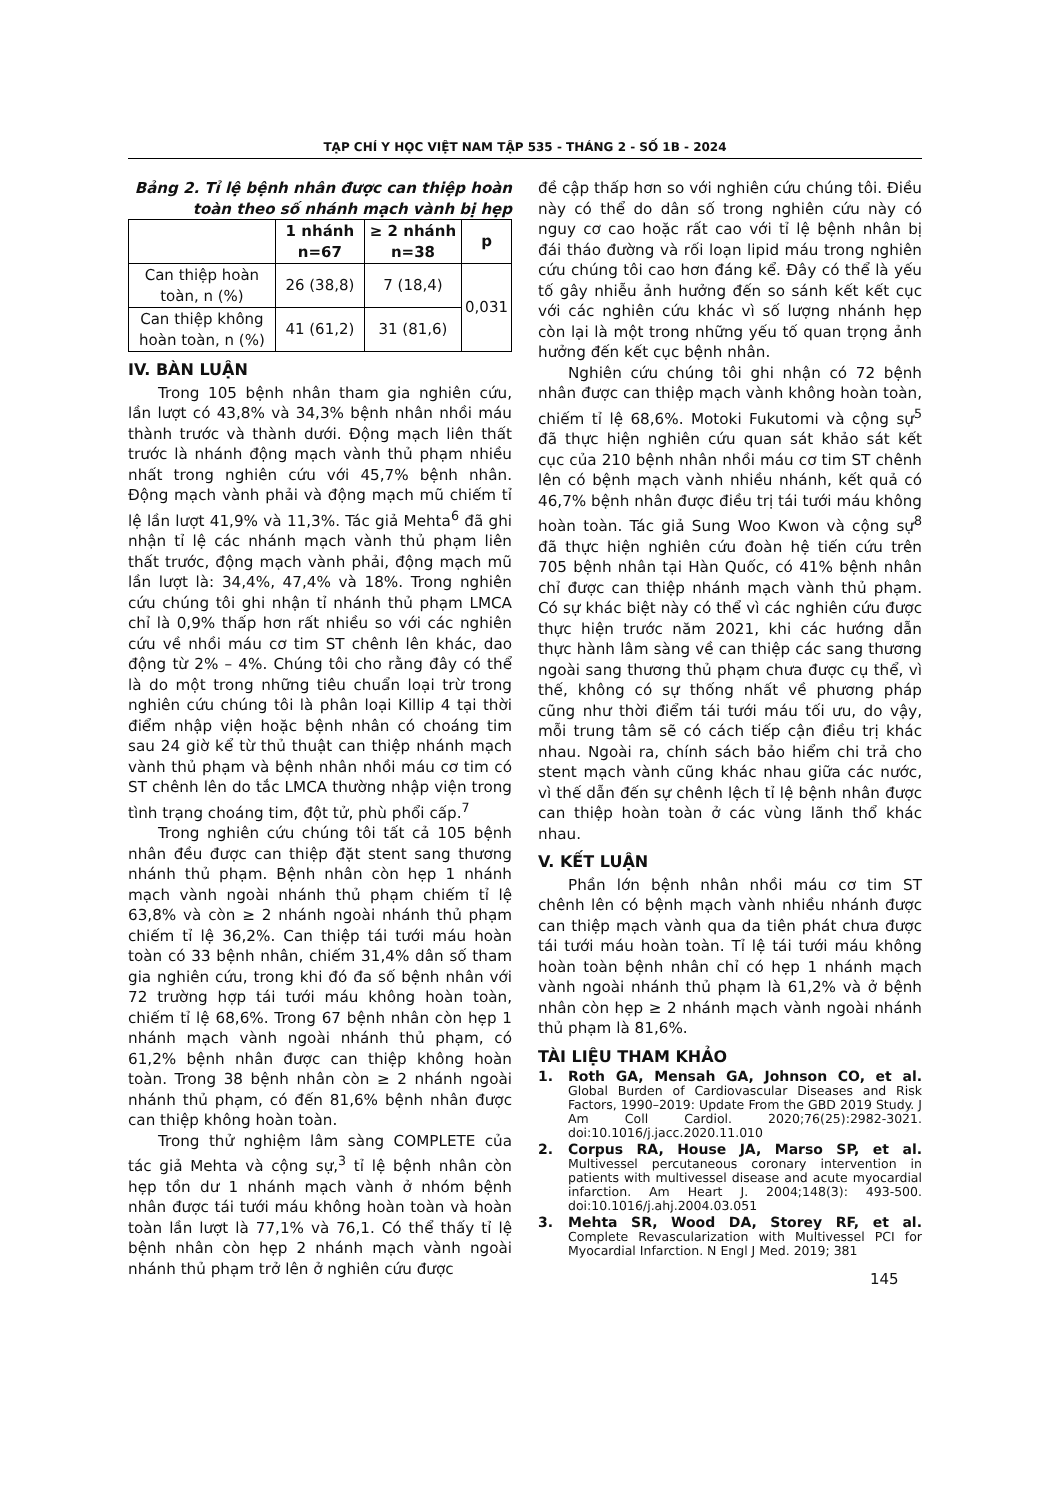TẠP CHÍ Y HỌC VIỆT NAM TẬP 535 - THÁNG 2 - SỐ 1B - 2024
Bảng 2. Tỉ lệ bệnh nhân được can thiệp hoàn toàn theo số nhánh mạch vành bị hẹp
| | 1 nhánh n=67 | ≥ 2 nhánh n=38 | p |
| --- | --- | --- | --- |
| Can thiệp hoàn toàn, n (%) | 26 (38,8) | 7 (18,4) | 0,031 |
| Can thiệp không hoàn toàn, n (%) | 41 (61,2) | 31 (81,6) | |
IV. BÀN LUẬN
Trong 105 bệnh nhân tham gia nghiên cứu, lần lượt có 43,8% và 34,3% bệnh nhân nhồi máu thành trước và thành dưới. Động mạch liên thất trước là nhánh động mạch vành thủ phạm nhiều nhất trong nghiên cứu với 45,7% bệnh nhân. Động mạch vành phải và động mạch mũ chiếm tỉ lệ lần lượt 41,9% và 11,3%. Tác giả Mehta<sup>6</sup> đã ghi nhận tỉ lệ các nhánh mạch vành thủ phạm liên thất trước, động mạch vành phải, động mạch mũ lần lượt là: 34,4%, 47,4% và 18%. Trong nghiên cứu chúng tôi ghi nhận tỉ nhánh thủ phạm LMCA chỉ là 0,9% thấp hơn rất nhiều so với các nghiên cứu về nhồi máu cơ tim ST chênh lên khác, dao động từ 2% – 4%. Chúng tôi cho rằng đây có thể là do một trong những tiêu chuẩn loại trừ trong nghiên cứu chúng tôi là phân loại Killip 4 tại thời điểm nhập viện hoặc bệnh nhân có choáng tim sau 24 giờ kể từ thủ thuật can thiệp nhánh mạch vành thủ phạm và bệnh nhân nhồi máu cơ tim có ST chênh lên do tắc LMCA thường nhập viện trong tình trạng choáng tim, đột tử, phù phổi cấp.<sup>7</sup>
Trong nghiên cứu chúng tôi tất cả 105 bệnh nhân đều được can thiệp đặt stent sang thương nhánh thủ phạm. Bệnh nhân còn hẹp 1 nhánh mạch vành ngoài nhánh thủ phạm chiếm tỉ lệ 63,8% và còn ≥ 2 nhánh ngoài nhánh thủ phạm chiếm tỉ lệ 36,2%. Can thiệp tái tưới máu hoàn toàn có 33 bệnh nhân, chiếm 31,4% dân số tham gia nghiên cứu, trong khi đó đa số bệnh nhân với 72 trường hợp tái tưới máu không hoàn toàn, chiếm tỉ lệ 68,6%. Trong 67 bệnh nhân còn hẹp 1 nhánh mạch vành ngoài nhánh thủ phạm, có 61,2% bệnh nhân được can thiệp không hoàn toàn. Trong 38 bệnh nhân còn ≥ 2 nhánh ngoài nhánh thủ phạm, có đến 81,6% bệnh nhân được can thiệp không hoàn toàn.
Trong thử nghiệm lâm sàng COMPLETE của tác giả Mehta và cộng sự,<sup>3</sup> tỉ lệ bệnh nhân còn hẹp tồn dư 1 nhánh mạch vành ở nhóm bệnh nhân được tái tưới máu không hoàn toàn và hoàn toàn lần lượt là 77,1% và 76,1. Có thể thấy tỉ lệ bệnh nhân còn hẹp 2 nhánh mạch vành ngoài nhánh thủ phạm trở lên ở nghiên cứu được
đề cập thấp hơn so với nghiên cứu chúng tôi. Điều này có thể do dân số trong nghiên cứu này có nguy cơ cao hoặc rất cao với tỉ lệ bệnh nhân bị đái tháo đường và rối loạn lipid máu trong nghiên cứu chúng tôi cao hơn đáng kể. Đây có thể là yếu tố gây nhiễu ảnh hưởng đến so sánh kết kết cục với các nghiên cứu khác vì số lượng nhánh hẹp còn lại là một trong những yếu tố quan trọng ảnh hưởng đến kết cục bệnh nhân.
Nghiên cứu chúng tôi ghi nhận có 72 bệnh nhân được can thiệp mạch vành không hoàn toàn, chiếm tỉ lệ 68,6%. Motoki Fukutomi và cộng sự<sup>5</sup> đã thực hiện nghiên cứu quan sát khảo sát kết cục của 210 bệnh nhân nhồi máu cơ tim ST chênh lên có bệnh mạch vành nhiều nhánh, kết quả có 46,7% bệnh nhân được điều trị tái tưới máu không hoàn toàn. Tác giả Sung Woo Kwon và cộng sự<sup>8</sup> đã thực hiện nghiên cứu đoàn hệ tiến cứu trên 705 bệnh nhân tại Hàn Quốc, có 41% bệnh nhân chỉ được can thiệp nhánh mạch vành thủ phạm. Có sự khác biệt này có thể vì các nghiên cứu được thực hiện trước năm 2021, khi các hướng dẫn thực hành lâm sàng về can thiệp các sang thương ngoài sang thương thủ phạm chưa được cụ thể, vì thế, không có sự thống nhất về phương pháp cũng như thời điểm tái tưới máu tối ưu, do vậy, mỗi trung tâm sẽ có cách tiếp cận điều trị khác nhau. Ngoài ra, chính sách bảo hiểm chi trả cho stent mạch vành cũng khác nhau giữa các nước, vì thế dẫn đến sự chênh lệch tỉ lệ bệnh nhân được can thiệp hoàn toàn ở các vùng lãnh thổ khác nhau.
V. KẾT LUẬN
Phần lớn bệnh nhân nhồi máu cơ tim ST chênh lên có bệnh mạch vành nhiều nhánh được can thiệp mạch vành qua da tiên phát chưa được tái tưới máu hoàn toàn. Tỉ lệ tái tưới máu không hoàn toàn bệnh nhân chỉ có hẹp 1 nhánh mạch vành ngoài nhánh thủ phạm là 61,2% và ở bệnh nhân còn hẹp ≥ 2 nhánh mạch vành ngoài nhánh thủ phạm là 81,6%.
TÀI LIỆU THAM KHẢO
1. Roth GA, Mensah GA, Johnson CO, et al. Global Burden of Cardiovascular Diseases and Risk Factors, 1990–2019: Update From the GBD 2019 Study. J Am Coll Cardiol. 2020;76(25):2982-3021. doi:10.1016/j.jacc.2020.11.010
2. Corpus RA, House JA, Marso SP, et al. Multivessel percutaneous coronary intervention in patients with multivessel disease and acute myocardial infarction. Am Heart J. 2004;148(3): 493-500. doi:10.1016/j.ahj.2004.03.051
3. Mehta SR, Wood DA, Storey RF, et al. Complete Revascularization with Multivessel PCI for Myocardial Infarction. N Engl J Med. 2019; 381
145